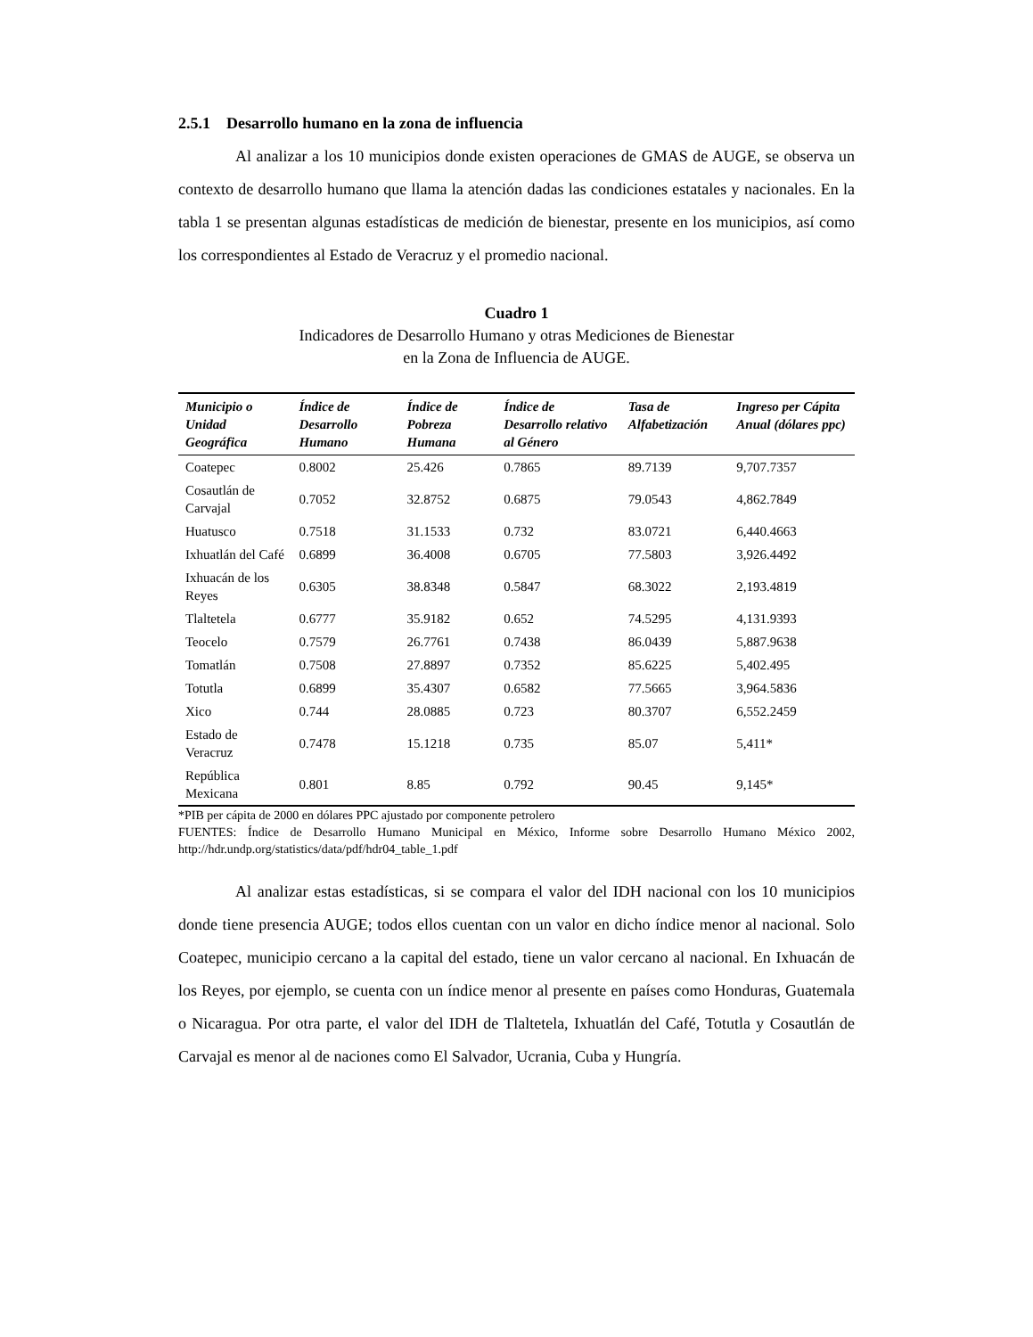2.5.1 Desarrollo humano en la zona de influencia
Al analizar a los 10 municipios donde existen operaciones de GMAS de AUGE, se observa un contexto de desarrollo humano que llama la atención dadas las condiciones estatales y nacionales. En la tabla 1 se presentan algunas estadísticas de medición de bienestar, presente en los municipios, así como los correspondientes al Estado de Veracruz y el promedio nacional.
Cuadro 1
Indicadores de Desarrollo Humano y otras Mediciones de Bienestar
en la Zona de Influencia de AUGE.
| Municipio o Unidad Geográfica | Índice de Desarrollo Humano | Índice de Pobreza Humana | Índice de Desarrollo relativo al Género | Tasa de Alfabetización | Ingreso per Cápita Anual (dólares ppc) |
| --- | --- | --- | --- | --- | --- |
| Coatepec | 0.8002 | 25.426 | 0.7865 | 89.7139 | 9,707.7357 |
| Cosautlán de Carvajal | 0.7052 | 32.8752 | 0.6875 | 79.0543 | 4,862.7849 |
| Huatusco | 0.7518 | 31.1533 | 0.732 | 83.0721 | 6,440.4663 |
| Ixhuatlán del Café | 0.6899 | 36.4008 | 0.6705 | 77.5803 | 3,926.4492 |
| Ixhuacán de los Reyes | 0.6305 | 38.8348 | 0.5847 | 68.3022 | 2,193.4819 |
| Tlaltetela | 0.6777 | 35.9182 | 0.652 | 74.5295 | 4,131.9393 |
| Teocelo | 0.7579 | 26.7761 | 0.7438 | 86.0439 | 5,887.9638 |
| Tomatlán | 0.7508 | 27.8897 | 0.7352 | 85.6225 | 5,402.495 |
| Totutla | 0.6899 | 35.4307 | 0.6582 | 77.5665 | 3,964.5836 |
| Xico | 0.744 | 28.0885 | 0.723 | 80.3707 | 6,552.2459 |
| Estado de Veracruz | 0.7478 | 15.1218 | 0.735 | 85.07 | 5,411* |
| República Mexicana | 0.801 | 8.85 | 0.792 | 90.45 | 9,145* |
*PIB per cápita de 2000 en dólares PPC ajustado por componente petrolero
FUENTES: Índice de Desarrollo Humano Municipal en México, Informe sobre Desarrollo Humano México 2002, http://hdr.undp.org/statistics/data/pdf/hdr04_table_1.pdf
Al analizar estas estadísticas, si se compara el valor del IDH nacional con los 10 municipios donde tiene presencia AUGE; todos ellos cuentan con un valor en dicho índice menor al nacional. Solo Coatepec, municipio cercano a la capital del estado, tiene un valor cercano al nacional. En Ixhuacán de los Reyes, por ejemplo, se cuenta con un índice menor al presente en países como Honduras, Guatemala o Nicaragua. Por otra parte, el valor del IDH de Tlaltetela, Ixhuatlán del Café, Totutla y Cosautlán de Carvajal es menor al de naciones como El Salvador, Ucrania, Cuba y Hungría.